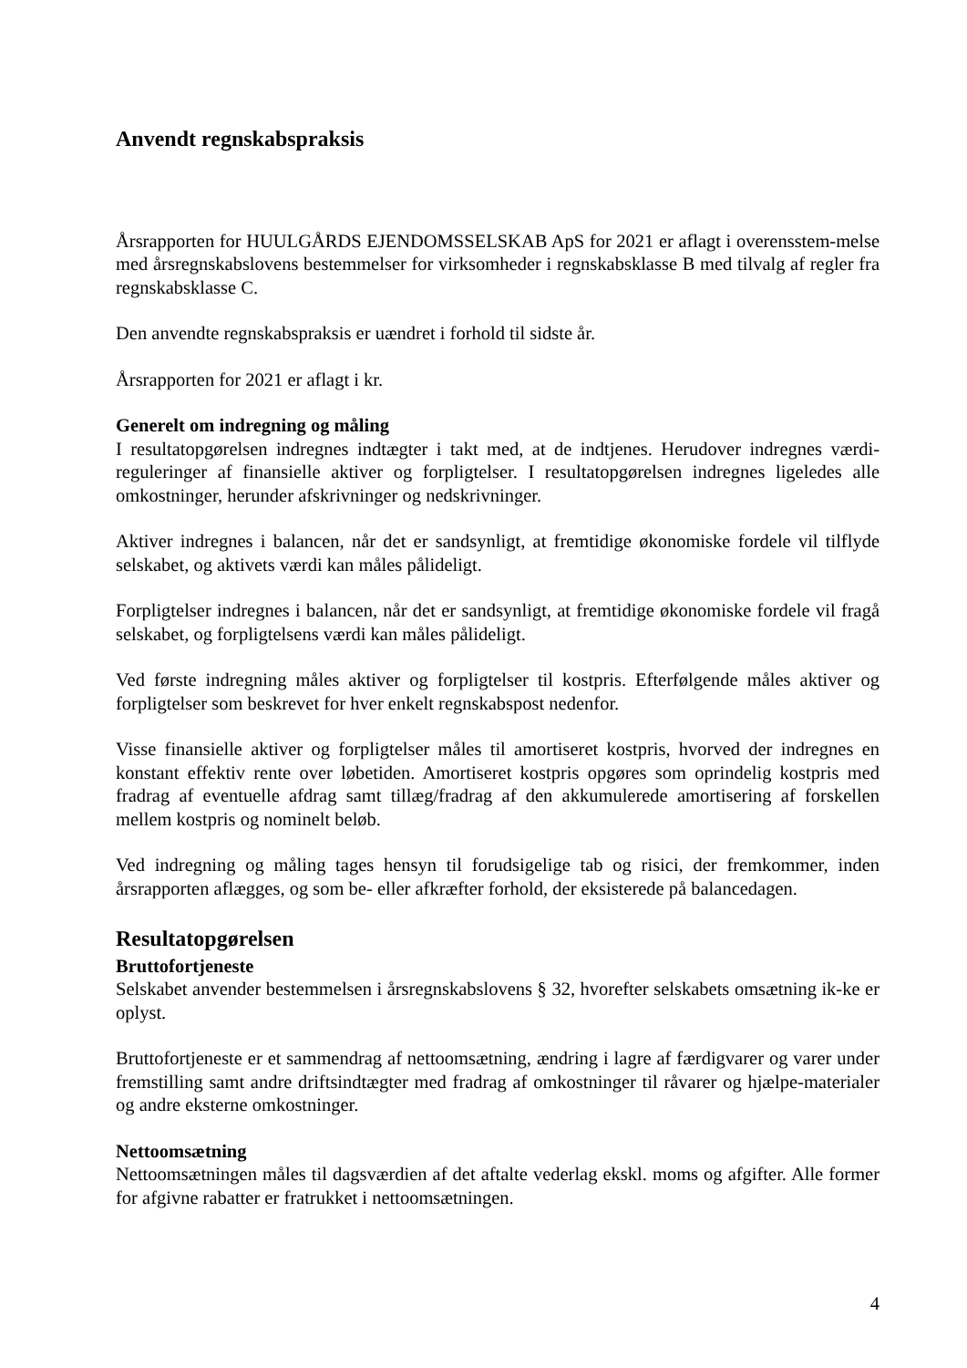Anvendt regnskabspraksis
Årsrapporten for HUULGÅRDS EJENDOMSSELSKAB ApS for 2021 er aflagt i overensstem-melse med årsregnskabslovens bestemmelser for virksomheder i regnskabsklasse B med tilvalg af regler fra regnskabsklasse C.
Den anvendte regnskabspraksis er uændret i forhold til sidste år.
Årsrapporten for 2021 er aflagt i kr.
Generelt om indregning og måling
I resultatopgørelsen indregnes indtægter i takt med, at de indtjenes. Herudover indregnes værdi-reguleringer af finansielle aktiver og forpligtelser. I resultatopgørelsen indregnes ligeledes alle omkostninger, herunder afskrivninger og nedskrivninger.
Aktiver indregnes i balancen, når det er sandsynligt, at fremtidige økonomiske fordele vil tilflyde selskabet, og aktivets værdi kan måles pålideligt.
Forpligtelser indregnes i balancen, når det er sandsynligt, at fremtidige økonomiske fordele vil fragå selskabet, og forpligtelsens værdi kan måles pålideligt.
Ved første indregning måles aktiver og forpligtelser til kostpris. Efterfølgende måles aktiver og forpligtelser som beskrevet for hver enkelt regnskabspost nedenfor.
Visse finansielle aktiver og forpligtelser måles til amortiseret kostpris, hvorved der indregnes en konstant effektiv rente over løbetiden. Amortiseret kostpris opgøres som oprindelig kostpris med fradrag af eventuelle afdrag samt tillæg/fradrag af den akkumulerede amortisering af forskellen mellem kostpris og nominelt beløb.
Ved indregning og måling tages hensyn til forudsigelige tab og risici, der fremkommer, inden årsrapporten aflægges, og som be- eller afkræfter forhold, der eksisterede på balancedagen.
Resultatopgørelsen
Bruttofortjeneste
Selskabet anvender bestemmelsen i årsregnskabslovens § 32, hvorefter selskabets omsætning ik-ke er oplyst.
Bruttofortjeneste er et sammendrag af nettoomsætning, ændring i lagre af færdigvarer og varer under fremstilling samt andre driftsindtægter med fradrag af omkostninger til råvarer og hjælpe-materialer og andre eksterne omkostninger.
Nettoomsætning
Nettoomsætningen måles til dagsværdien af det aftalte vederlag ekskl. moms og afgifter. Alle former for afgivne rabatter er fratrukket i nettoomsætningen.
4